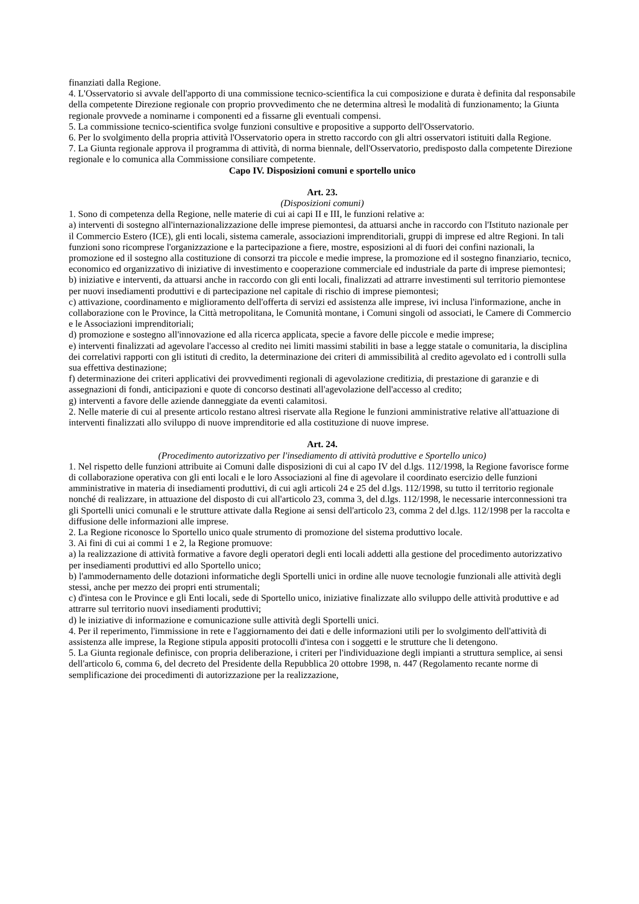finanziati dalla Regione.
4. L'Osservatorio si avvale dell'apporto di una commissione tecnico-scientifica la cui composizione e durata è definita dal responsabile della competente Direzione regionale con proprio provvedimento che ne determina altresì le modalità di funzionamento; la Giunta regionale provvede a nominarne i componenti ed a fissarne gli eventuali compensi.
5. La commissione tecnico-scientifica svolge funzioni consultive e propositive a supporto dell'Osservatorio.
6. Per lo svolgimento della propria attività l'Osservatorio opera in stretto raccordo con gli altri osservatori istituiti dalla Regione.
7. La Giunta regionale approva il programma di attività, di norma biennale, dell'Osservatorio, predisposto dalla competente Direzione regionale e lo comunica alla Commissione consiliare competente.
Capo IV. Disposizioni comuni e sportello unico
Art. 23.
(Disposizioni comuni)
1. Sono di competenza della Regione, nelle materie di cui ai capi II e III, le funzioni relative a:
a) interventi di sostegno all'internazionalizzazione delle imprese piemontesi, da attuarsi anche in raccordo con l'Istituto nazionale per il Commercio Estero (ICE), gli enti locali, sistema camerale, associazioni imprenditoriali, gruppi di imprese ed altre Regioni. In tali funzioni sono ricomprese l'organizzazione e la partecipazione a fiere, mostre, esposizioni al di fuori dei confini nazionali, la promozione ed il sostegno alla costituzione di consorzi tra piccole e medie imprese, la promozione ed il sostegno finanziario, tecnico, economico ed organizzativo di iniziative di investimento e cooperazione commerciale ed industriale da parte di imprese piemontesi;
b) iniziative e interventi, da attuarsi anche in raccordo con gli enti locali, finalizzati ad attrarre investimenti sul territorio piemontese per nuovi insediamenti produttivi e di partecipazione nel capitale di rischio di imprese piemontesi;
c) attivazione, coordinamento e miglioramento dell'offerta di servizi ed assistenza alle imprese, ivi inclusa l'informazione, anche in collaborazione con le Province, la Città metropolitana, le Comunità montane, i Comuni singoli od associati, le Camere di Commercio e le Associazioni imprenditoriali;
d) promozione e sostegno all'innovazione ed alla ricerca applicata, specie a favore delle piccole e medie imprese;
e) interventi finalizzati ad agevolare l'accesso al credito nei limiti massimi stabiliti in base a legge statale o comunitaria, la disciplina dei correlativi rapporti con gli istituti di credito, la determinazione dei criteri di ammissibilità al credito agevolato ed i controlli sulla sua effettiva destinazione;
f) determinazione dei criteri applicativi dei provvedimenti regionali di agevolazione creditizia, di prestazione di garanzie e di assegnazioni di fondi, anticipazioni e quote di concorso destinati all'agevolazione dell'accesso al credito;
g) interventi a favore delle aziende danneggiate da eventi calamitosi.
2. Nelle materie di cui al presente articolo restano altresì riservate alla Regione le funzioni amministrative relative all'attuazione di interventi finalizzati allo sviluppo di nuove imprenditorie ed alla costituzione di nuove imprese.
Art. 24.
(Procedimento autorizzativo per l'insediamento di attività produttive e Sportello unico)
1. Nel rispetto delle funzioni attribuite ai Comuni dalle disposizioni di cui al capo IV del d.lgs. 112/1998, la Regione favorisce forme di collaborazione operativa con gli enti locali e le loro Associazioni al fine di agevolare il coordinato esercizio delle funzioni amministrative in materia di insediamenti produttivi, di cui agli articoli 24 e 25 del d.lgs. 112/1998, su tutto il territorio regionale nonché di realizzare, in attuazione del disposto di cui all'articolo 23, comma 3, del d.lgs. 112/1998, le necessarie interconnessioni tra gli Sportelli unici comunali e le strutture attivate dalla Regione ai sensi dell'articolo 23, comma 2 del d.lgs. 112/1998 per la raccolta e diffusione delle informazioni alle imprese.
2. La Regione riconosce lo Sportello unico quale strumento di promozione del sistema produttivo locale.
3. Ai fini di cui ai commi 1 e 2, la Regione promuove:
a) la realizzazione di attività formative a favore degli operatori degli enti locali addetti alla gestione del procedimento autorizzativo per insediamenti produttivi ed allo Sportello unico;
b) l'ammodernamento delle dotazioni informatiche degli Sportelli unici in ordine alle nuove tecnologie funzionali alle attività degli stessi, anche per mezzo dei propri enti strumentali;
c) d'intesa con le Province e gli Enti locali, sede di Sportello unico, iniziative finalizzate allo sviluppo delle attività produttive e ad attrarre sul territorio nuovi insediamenti produttivi;
d) le iniziative di informazione e comunicazione sulle attività degli Sportelli unici.
4. Per il reperimento, l'immissione in rete e l'aggiornamento dei dati e delle informazioni utili per lo svolgimento dell'attività di assistenza alle imprese, la Regione stipula appositi protocolli d'intesa con i soggetti e le strutture che li detengono.
5. La Giunta regionale definisce, con propria deliberazione, i criteri per l'individuazione degli impianti a struttura semplice, ai sensi dell'articolo 6, comma 6, del decreto del Presidente della Repubblica 20 ottobre 1998, n. 447 (Regolamento recante norme di semplificazione dei procedimenti di autorizzazione per la realizzazione,